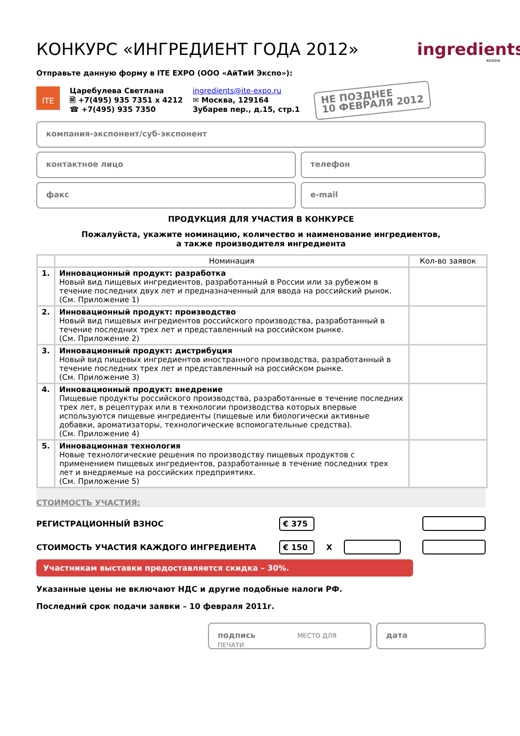ingredients
RUSSIA
КОНКУРС «ИНГРЕДИЕНТ ГОДА 2012»
Отправьте данную форму в ITE EXPO (ООО «АйТиИ Экспо»):
ITE
Царебулева Светлана
🖹 +7(495) 935 7351 x 4212
☎ +7(495) 935 7350
ingredients@ite-expo.ru
✉ Москва, 129164
Зубарев пер., д.15, стр.1
НЕ ПОЗДНЕЕ
10 ФЕВРАЛЯ 2012
компания-экспонент/суб-экспонент
контактное лицо телефон
факс e-mail
ПРОДУКЦИЯ ДЛЯ УЧАСТИЯ В КОНКУРСЕ
Пожалуйста, укажите номинацию, количество и наименование ингредиентов,
а также производителя ингредиента
| | Номинация | Кол-во заявок |
| --- | --- | --- |
| 1. | Инновационный продукт: разработка Новый вид пищевых ингредиентов, разработанный в России или за рубежом в течение последних двух лет и предназначенный для ввода на российский рынок. (См. Приложение 1) | |
| 2. | Инновационный продукт: производство Новый вид пищевых ингредиентов российского производства, разработанный в течение последних трех лет и представленный на российском рынке. (См. Приложение 2) | |
| 3. | Инновационный продукт: дистрибуция Новый вид пищевых ингредиентов иностранного производства, разработанный в течение последних трех лет и представленный на российском рынке. (См. Приложение 3) | |
| 4. | Инновационный продукт: внедрение Пищевые продукты российского производства, разработанные в течение последних трех лет, в рецептурах или в технологии производства которых впервые используются пищевые ингредиенты (пищевые или биологически активные добавки, ароматизаторы, технологические вспомогательные средства). (См. Приложение 4) | |
| 5. | Инновационная технология Новые технологические решения по производству пищевых продуктов с применением пищевых ингредиентов, разработанные в течение последних трех лет и внедряемые на российских предприятиях. (См. Приложение 5) | |
СТОИМОСТЬ УЧАСТИЯ:
РЕГИСТРАЦИОННЫЙ ВЗНОС € 375
СТОИМОСТЬ УЧАСТИЯ КАЖДОГО ИНГРЕДИЕНТА € 150 X
Участникам выставки предоставляется скидка – 30%.
Указанные цены не включают НДС и другие подобные налоги РФ.
Последний срок подачи заявки – 10 февраля 2011г.
подпись МЕСТО ДЛЯ ПЕЧАТИ
дата